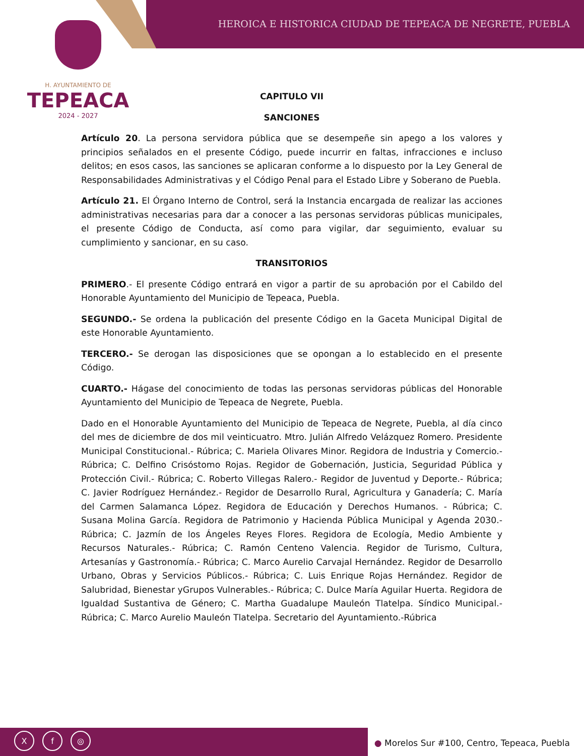HEROICA E HISTORICA CIUDAD DE TEPEACA DE NEGRETE, PUEBLA
H. AYUNTAMIENTO DE
TEPEACA
2024 - 2027
CAPITULO VII
SANCIONES
Artículo 20. La persona servidora pública que se desempeñe sin apego a los valores y principios señalados en el presente Código, puede incurrir en faltas, infracciones e incluso delitos; en esos casos, las sanciones se aplicaran conforme a lo dispuesto por la Ley General de Responsabilidades Administrativas y el Código Penal para el Estado Libre y Soberano de Puebla.
Artículo 21. El Órgano Interno de Control, será la Instancia encargada de realizar las acciones administrativas necesarias para dar a conocer a las personas servidoras públicas municipales, el presente Código de Conducta, así como para vigilar, dar seguimiento, evaluar su cumplimiento y sancionar, en su caso.
TRANSITORIOS
PRIMERO.- El presente Código entrará en vigor a partir de su aprobación por el Cabildo del Honorable Ayuntamiento del Municipio de Tepeaca, Puebla.
SEGUNDO.- Se ordena la publicación del presente Código en la Gaceta Municipal Digital de este Honorable Ayuntamiento.
TERCERO.- Se derogan las disposiciones que se opongan a lo establecido en el presente Código.
CUARTO.- Hágase del conocimiento de todas las personas servidoras públicas del Honorable Ayuntamiento del Municipio de Tepeaca de Negrete, Puebla.
Dado en el Honorable Ayuntamiento del Municipio de Tepeaca de Negrete, Puebla, al día cinco del mes de diciembre de dos mil veinticuatro. Mtro. Julián Alfredo Velázquez Romero. Presidente Municipal Constitucional.- Rúbrica; C. Mariela Olivares Minor. Regidora de Industria y Comercio.- Rúbrica; C. Delfino Crisóstomo Rojas. Regidor de Gobernación, Justicia, Seguridad Pública y Protección Civil.- Rúbrica; C. Roberto Villegas Ralero.- Regidor de Juventud y Deporte.- Rúbrica; C. Javier Rodríguez Hernández.- Regidor de Desarrollo Rural, Agricultura y Ganadería; C. María del Carmen Salamanca López. Regidora de Educación y Derechos Humanos. - Rúbrica; C. Susana Molina García. Regidora de Patrimonio y Hacienda Pública Municipal y Agenda 2030.- Rúbrica; C. Jazmín de los Ángeles Reyes Flores. Regidora de Ecología, Medio Ambiente y Recursos Naturales.- Rúbrica; C. Ramón Centeno Valencia. Regidor de Turismo, Cultura, Artesanías y Gastronomía.- Rúbrica; C. Marco Aurelio Carvajal Hernández. Regidor de Desarrollo Urbano, Obras y Servicios Públicos.- Rúbrica; C. Luis Enrique Rojas Hernández. Regidor de Salubridad, Bienestar yGrupos Vulnerables.- Rúbrica; C. Dulce María Aguilar Huerta. Regidora de Igualdad Sustantiva de Género; C. Martha Guadalupe Mauleón Tlatelpa. Síndico Municipal.- Rúbrica; C. Marco Aurelio Mauleón Tlatelpa. Secretario del Ayuntamiento.-Rúbrica
Xf ◎
● Morelos Sur #100, Centro, Tepeaca, Puebla